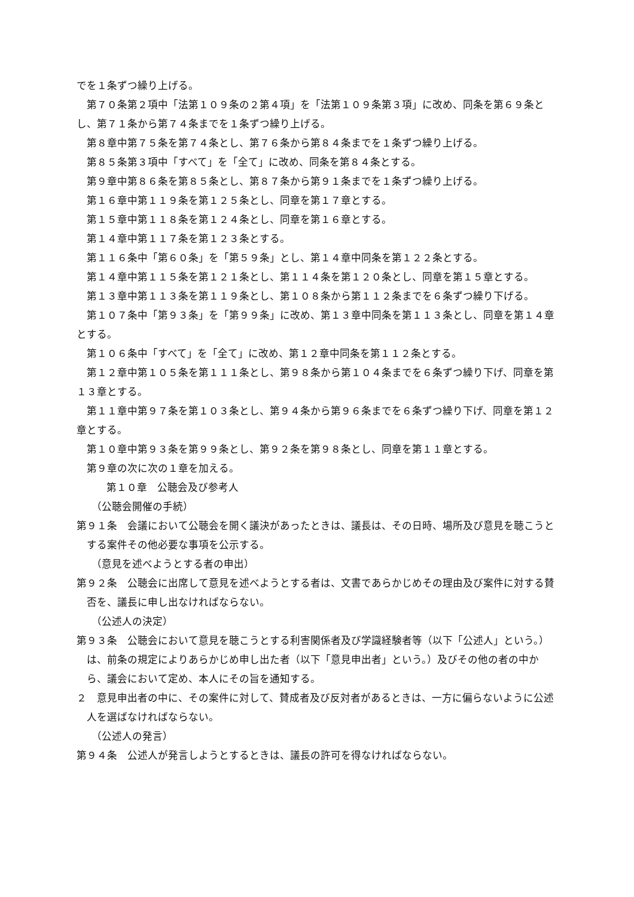でを１条ずつ繰り上げる。
第７０条第２項中「法第１０９条の２第４項」を「法第１０９条第３項」に改め、同条を第６９条とし、第７１条から第７４条までを１条ずつ繰り上げる。
第８章中第７５条を第７４条とし、第７６条から第８４条までを１条ずつ繰り上げる。
第８５条第３項中「すべて」を「全て」に改め、同条を第８４条とする。
第９章中第８６条を第８５条とし、第８７条から第９１条までを１条ずつ繰り上げる。
第１６章中第１１９条を第１２５条とし、同章を第１７章とする。
第１５章中第１１８条を第１２４条とし、同章を第１６章とする。
第１４章中第１１７条を第１２３条とする。
第１１６条中「第６０条」を「第５９条」とし、第１４章中同条を第１２２条とする。
第１４章中第１１５条を第１２１条とし、第１１４条を第１２０条とし、同章を第１５章とする。
第１３章中第１１３条を第１１９条とし、第１０８条から第１１２条までを６条ずつ繰り下げる。
第１０７条中「第９３条」を「第９９条」に改め、第１３章中同条を第１１３条とし、同章を第１４章とする。
第１０６条中「すべて」を「全て」に改め、第１２章中同条を第１１２条とする。
第１２章中第１０５条を第１１１条とし、第９８条から第１０４条までを６条ずつ繰り下げ、同章を第１３章とする。
第１１章中第９７条を第１０３条とし、第９４条から第９６条までを６条ずつ繰り下げ、同章を第１２章とする。
第１０章中第９３条を第９９条とし、第９２条を第９８条とし、同章を第１１章とする。
第９章の次に次の１章を加える。
第１０章　公聴会及び参考人
（公聴会開催の手続）
第９１条　会議において公聴会を開く議決があったときは、議長は、その日時、場所及び意見を聴こうとする案件その他必要な事項を公示する。
（意見を述べようとする者の申出）
第９２条　公聴会に出席して意見を述べようとする者は、文書であらかじめその理由及び案件に対する賛否を、議長に申し出なければならない。
（公述人の決定）
第９３条　公聴会において意見を聴こうとする利害関係者及び学識経験者等（以下「公述人」という。）は、前条の規定によりあらかじめ申し出た者（以下「意見申出者」という。）及びその他の者の中から、議会において定め、本人にその旨を通知する。
２　意見申出者の中に、その案件に対して、賛成者及び反対者があるときは、一方に偏らないように公述人を選ばなければならない。
（公述人の発言）
第９４条　公述人が発言しようとするときは、議長の許可を得なければならない。